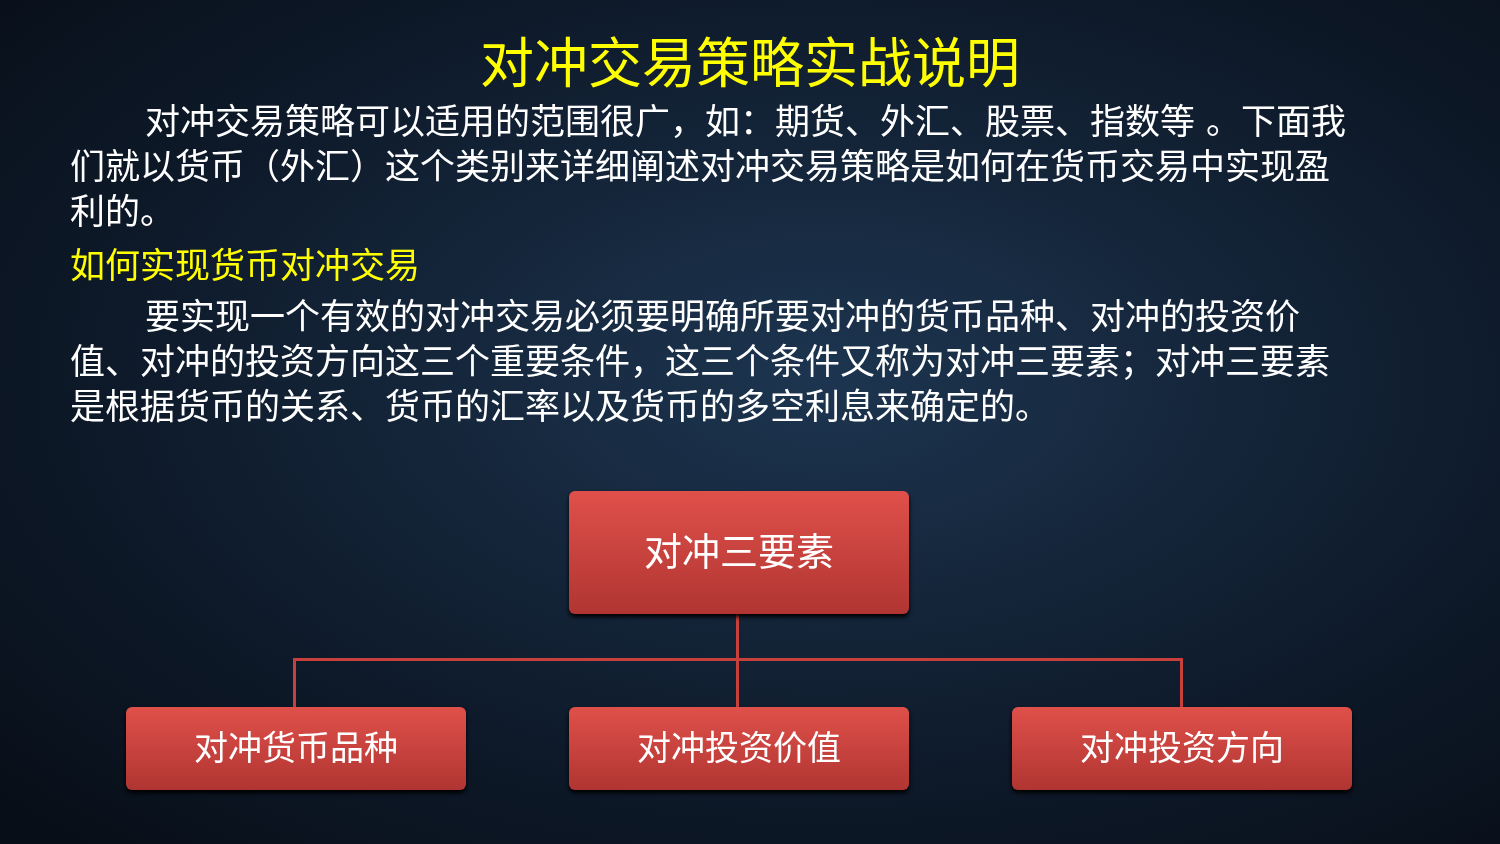对冲交易策略实战说明
对冲交易策略可以适用的范围很广，如：期货、外汇、股票、指数等 。下面我们就以货币（外汇）这个类别来详细阐述对冲交易策略是如何在货币交易中实现盈利的。
如何实现货币对冲交易
要实现一个有效的对冲交易必须要明确所要对冲的货币品种、对冲的投资价值、对冲的投资方向这三个重要条件，这三个条件又称为对冲三要素；对冲三要素是根据货币的关系、货币的汇率以及货币的多空利息来确定的。
对冲三要素
对冲货币品种 对冲投资价值 对冲投资方向